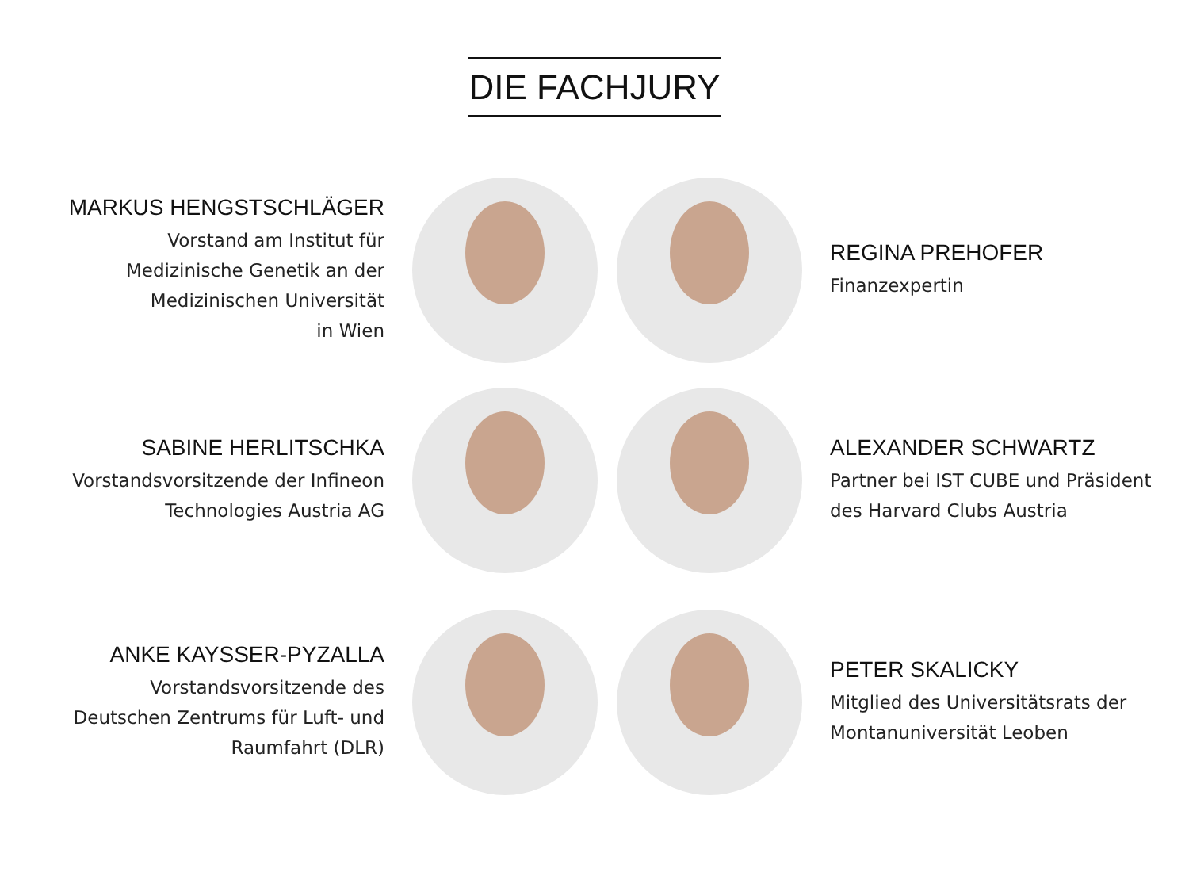DIE FACHJURY
MARKUS HENGSTSCHLÄGER
Vorstand am Institut für
Medizinische Genetik an der
Medizinischen Universität
in Wien
REGINA PREHOFER
Finanzexpertin
SABINE HERLITSCHKA
Vorstandsvorsitzende der Infineon
Technologies Austria AG
ALEXANDER SCHWARTZ
Partner bei IST CUBE und Präsident
des Harvard Clubs Austria
ANKE KAYSSER-PYZALLA
Vorstandsvorsitzende des
Deutschen Zentrums für Luft- und
Raumfahrt (DLR)
PETER SKALICKY
Mitglied des Universitätsrats der
Montanuniversität Leoben